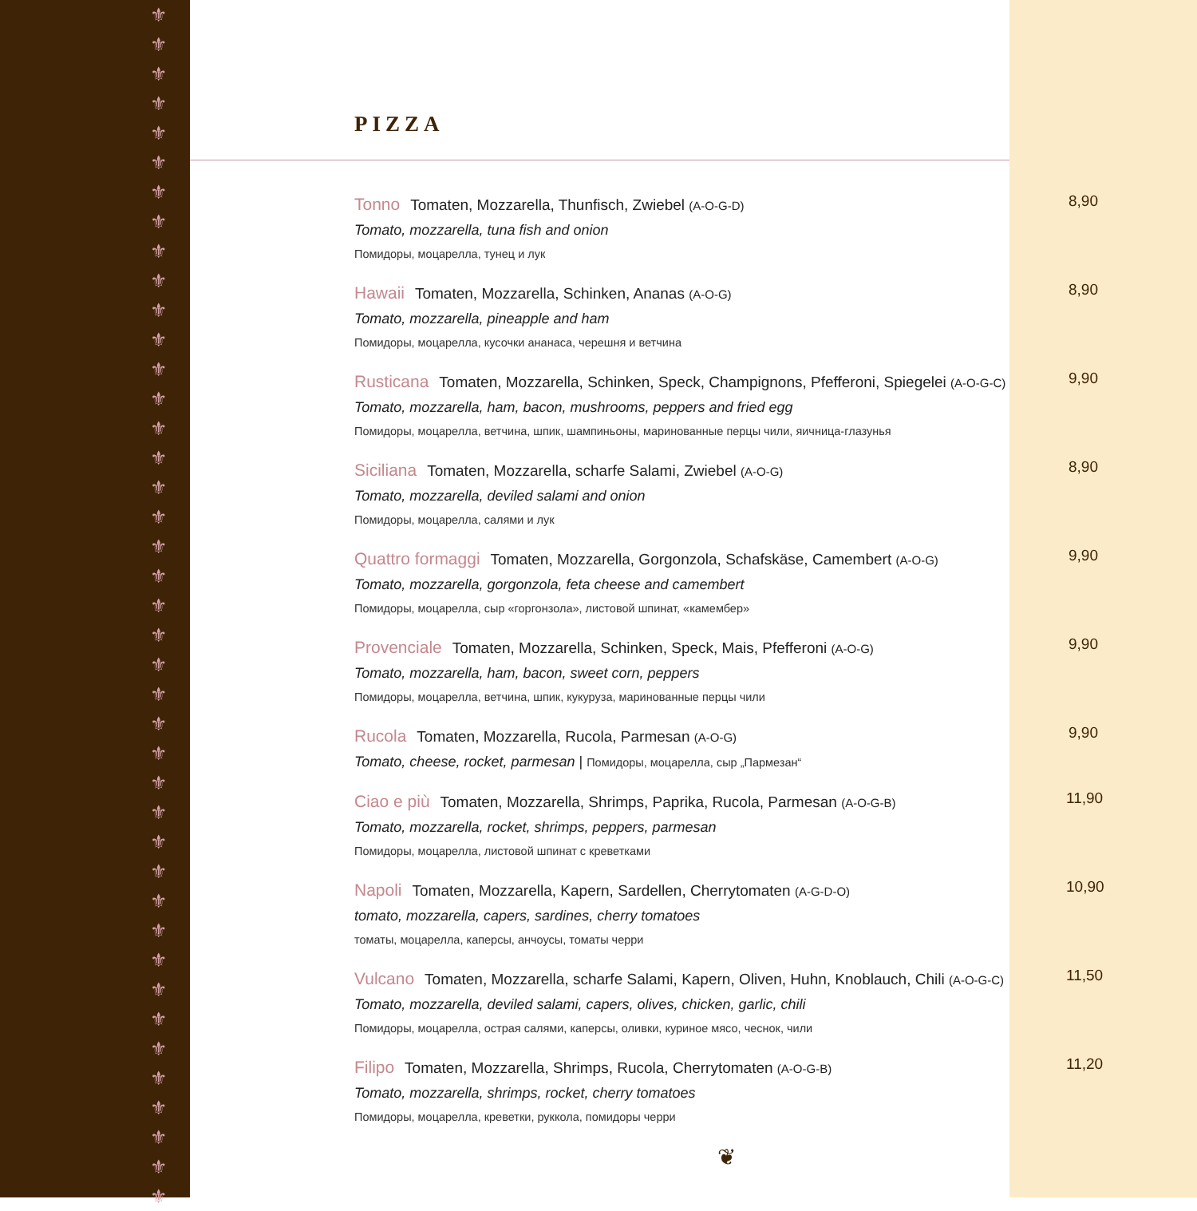⚜ ⚜ ⚜ ⚜ ⚜ ⚜ ⚜ ⚜ ⚜ ⚜ ⚜ ⚜ ⚜ ⚜ ⚜ ⚜ ⚜ ⚜ ⚜ ⚜ ⚜ ⚜ ⚜ ⚜ ⚜ ⚜ ⚜ ⚜ ⚜ ⚜ ⚜ ⚜ ⚜ ⚜ ⚜ ⚜ ⚜ ⚜ ⚜ ⚜ ⚜
PIZZA
Tonno Tomaten, Mozzarella, Thunfisch, Zwiebel (A-O-G-D)
Tomato, mozzarella, tuna fish and onion
Помидоры, моцарелла, тунец и лук
8,90
Hawaii Tomaten, Mozzarella, Schinken, Ananas (A-O-G)
Tomato, mozzarella, pineapple and ham
Помидоры, моцарелла, кусочки ананаса, черешня и ветчина
8,90
Rusticana Tomaten, Mozzarella, Schinken, Speck, Champignons, Pfefferoni, Spiegelei (A-O-G-C)
Tomato, mozzarella, ham, bacon, mushrooms, peppers and fried egg
Помидоры, моцарелла, ветчина, шпик, шампиньоны, маринованные перцы чили, яичница-глазунья
9,90
Siciliana Tomaten, Mozzarella, scharfe Salami, Zwiebel (A-O-G)
Tomato, mozzarella, deviled salami and onion
Помидоры, моцарелла, салями и лук
8,90
Quattro formaggi Tomaten, Mozzarella, Gorgonzola, Schafskäse, Camembert (A-O-G)
Tomato, mozzarella, gorgonzola, feta cheese and camembert
Помидоры, моцарелла, сыр «горгонзола», листовой шпинат, «камембер»
9,90
Provenciale Tomaten, Mozzarella, Schinken, Speck, Mais, Pfefferoni (A-O-G)
Tomato, mozzarella, ham, bacon, sweet corn, peppers
Помидоры, моцарелла, ветчина, шпик, кукуруза, маринованные перцы чили
9,90
Rucola Tomaten, Mozzarella, Rucola, Parmesan (A-O-G)
Tomato, cheese, rocket, parmesan | Помидоры, моцарелла, сыр „Пармезан“
9,90
Ciao e più Tomaten, Mozzarella, Shrimps, Paprika, Rucola, Parmesan (A-O-G-B)
Tomato, mozzarella, rocket, shrimps, peppers, parmesan
Помидоры, моцарелла, листовой шпинат с креветками
11,90
Napoli Tomaten, Mozzarella, Kapern, Sardellen, Cherrytomaten (A-G-D-O)
tomato, mozzarella, capers, sardines, cherry tomatoes
томаты, моцарелла, каперсы, анчоусы, томаты черри
10,90
Vulcano Tomaten, Mozzarella, scharfe Salami, Kapern, Oliven, Huhn, Knoblauch, Chili (A-O-G-C)
Tomato, mozzarella, deviled salami, capers, olives, chicken, garlic, chili
Помидоры, моцарелла, острая салями, каперсы, оливки, куриное мясо, чеснок, чили
11,50
Filipo Tomaten, Mozzarella, Shrimps, Rucola, Cherrytomaten (A-O-G-B)
Tomato, mozzarella, shrimps, rocket, cherry tomatoes
Помидоры, моцарелла, креветки, руккола, помидоры черри
11,20
❦